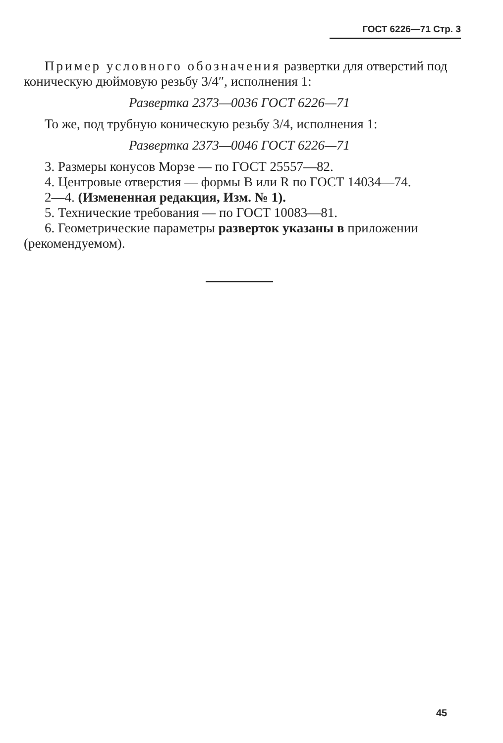ГОСТ 6226—71 Стр. 3
Пример условного обозначения развертки для отверстий под коническую дюймовую резьбу 3/4″, исполнения 1:
Развертка 2373—0036 ГОСТ 6226—71
То же, под трубную коническую резьбу 3/4, исполнения 1:
Развертка 2373—0046 ГОСТ 6226—71
3. Размеры конусов Морзе — по ГОСТ 25557—82.
4. Центровые отверстия — формы B или R по ГОСТ 14034—74.
2—4. (Измененная редакция, Изм. № 1).
5. Технические требования — по ГОСТ 10083—81.
6. Геометрические параметры разверток указаны в приложении (рекомендуемом).
45